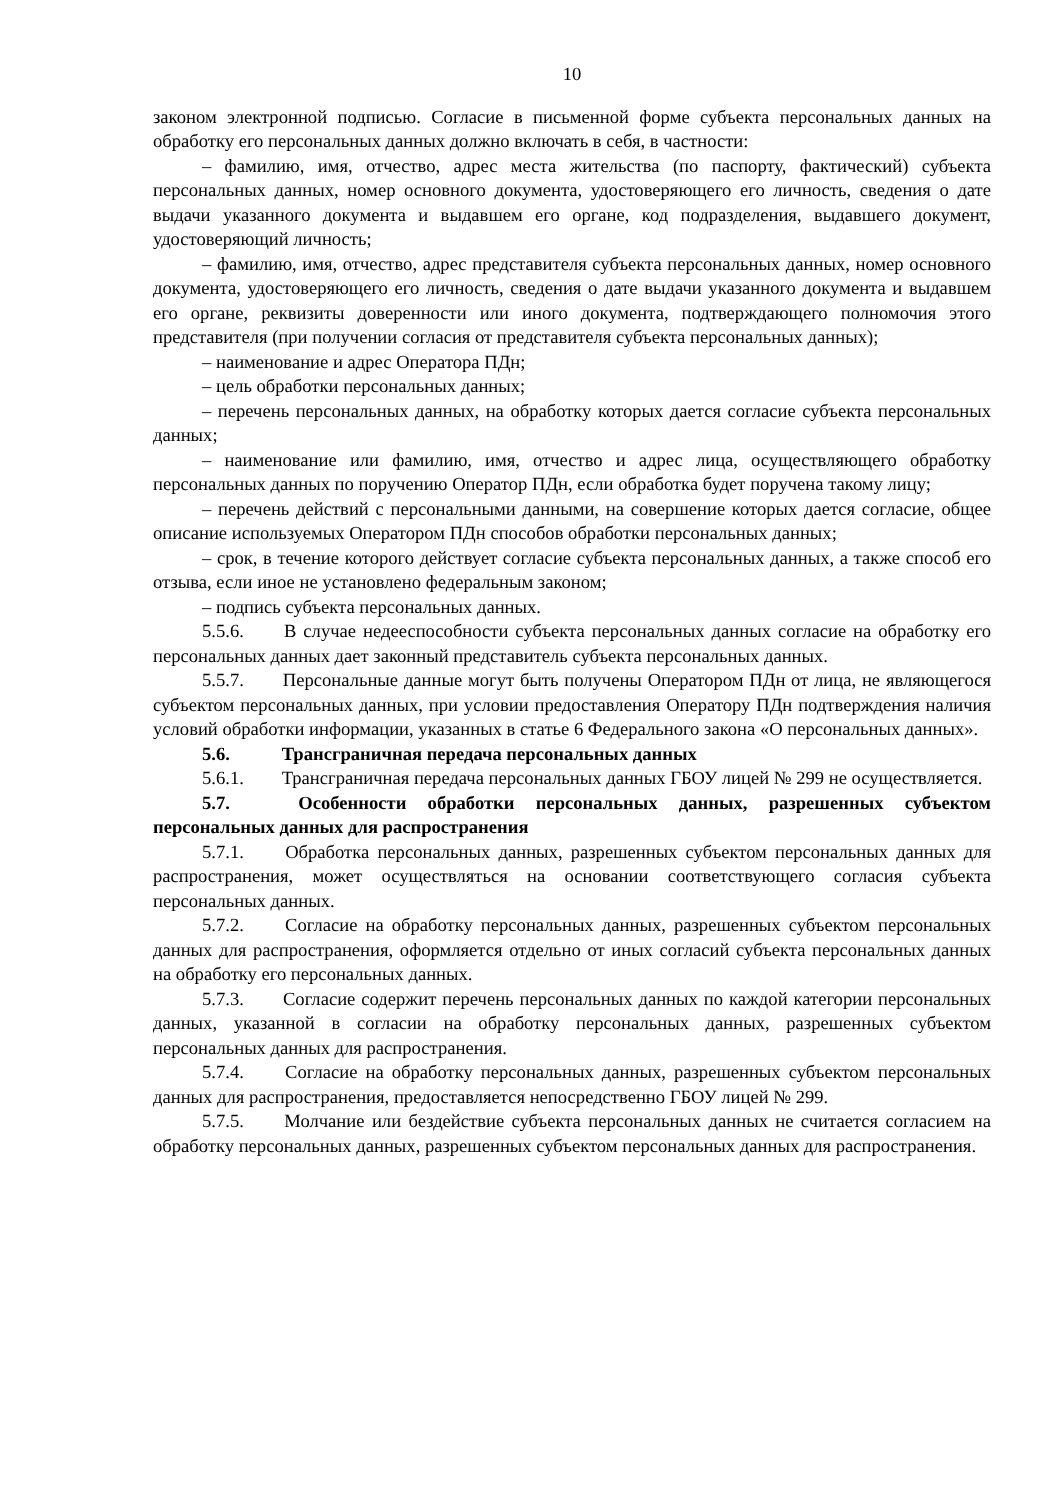10
законом электронной подписью. Согласие в письменной форме субъекта персональных данных на обработку его персональных данных должно включать в себя, в частности:
– фамилию, имя, отчество, адрес места жительства (по паспорту, фактический) субъекта персональных данных, номер основного документа, удостоверяющего его личность, сведения о дате выдачи указанного документа и выдавшем его органе, код подразделения, выдавшего документ, удостоверяющий личность;
– фамилию, имя, отчество, адрес представителя субъекта персональных данных, номер основного документа, удостоверяющего его личность, сведения о дате выдачи указанного документа и выдавшем его органе, реквизиты доверенности или иного документа, подтверждающего полномочия этого представителя (при получении согласия от представителя субъекта персональных данных);
– наименование и адрес Оператора ПДн;
– цель обработки персональных данных;
– перечень персональных данных, на обработку которых дается согласие субъекта персональных данных;
– наименование или фамилию, имя, отчество и адрес лица, осуществляющего обработку персональных данных по поручению Оператор ПДн, если обработка будет поручена такому лицу;
– перечень действий с персональными данными, на совершение которых дается согласие, общее описание используемых Оператором ПДн способов обработки персональных данных;
– срок, в течение которого действует согласие субъекта персональных данных, а также способ его отзыва, если иное не установлено федеральным законом;
– подпись субъекта персональных данных.
5.5.6. В случае недееспособности субъекта персональных данных согласие на обработку его персональных данных дает законный представитель субъекта персональных данных.
5.5.7. Персональные данные могут быть получены Оператором ПДн от лица, не являющегося субъектом персональных данных, при условии предоставления Оператору ПДн подтверждения наличия условий обработки информации, указанных в статье 6 Федерального закона «О персональных данных».
5.6. Трансграничная передача персональных данных
5.6.1. Трансграничная передача персональных данных ГБОУ лицей № 299 не осуществляется.
5.7. Особенности обработки персональных данных, разрешенных субъектом персональных данных для распространения
5.7.1. Обработка персональных данных, разрешенных субъектом персональных данных для распространения, может осуществляться на основании соответствующего согласия субъекта персональных данных.
5.7.2. Согласие на обработку персональных данных, разрешенных субъектом персональных данных для распространения, оформляется отдельно от иных согласий субъекта персональных данных на обработку его персональных данных.
5.7.3. Согласие содержит перечень персональных данных по каждой категории персональных данных, указанной в согласии на обработку персональных данных, разрешенных субъектом персональных данных для распространения.
5.7.4. Согласие на обработку персональных данных, разрешенных субъектом персональных данных для распространения, предоставляется непосредственно ГБОУ лицей № 299.
5.7.5. Молчание или бездействие субъекта персональных данных не считается согласием на обработку персональных данных, разрешенных субъектом персональных данных для распространения.